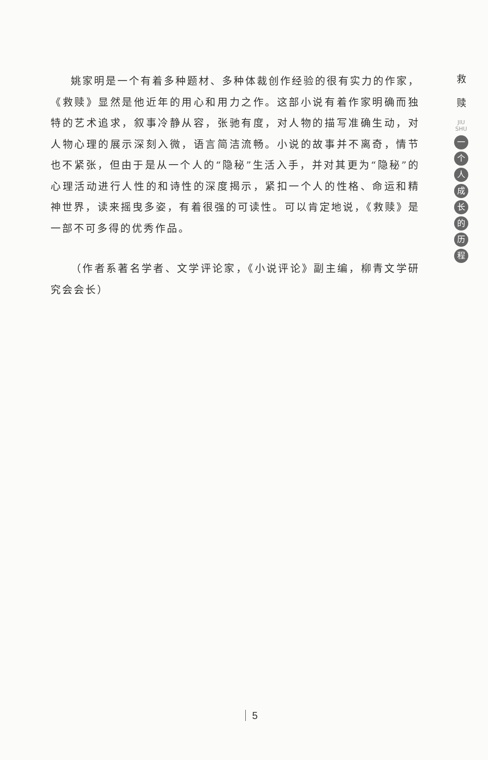姚家明是一个有着多种题材、多种体裁创作经验的很有实力的作家，《救赎》显然是他近年的用心和用力之作。这部小说有着作家明确而独特的艺术追求，叙事冷静从容，张驰有度，对人物的描写准确生动，对人物心理的展示深刻入微，语言简洁流畅。小说的故事并不离奇，情节也不紧张，但由于是从一个人的“隐秘”生活入手，并对其更为“隐秘”的心理活动进行人性的和诗性的深度揭示，紧扣一个人的性格、命运和精神世界，读来摇曳多姿，有着很强的可读性。可以肯定地说，《救赎》是一部不可多得的优秀作品。
（作者系著名学者、文学评论家，《小说评论》副主编，柳青文学研究会会长）
救
赎
JIU SHU
一个人成长的历程
5